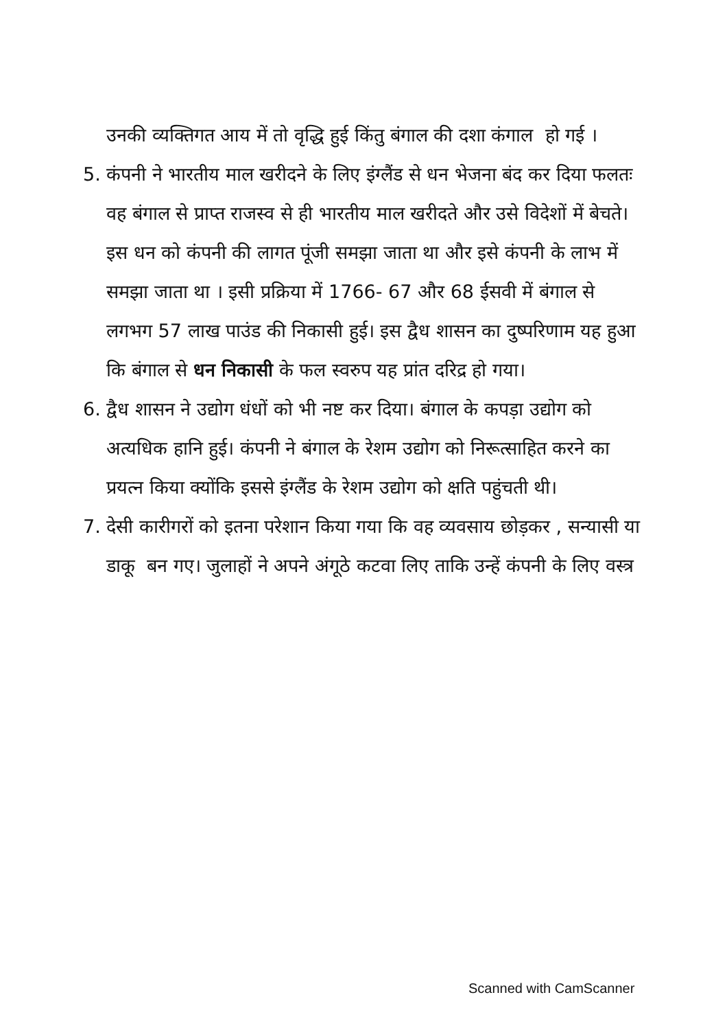उनकी व्यक्तिगत आय में तो वृद्धि हुई किंतु बंगाल की दशा कंगाल हो गई ।
5. कंपनी ने भारतीय माल खरीदने के लिए इंग्लैंड से धन भेजना बंद कर दिया फलतः वह बंगाल से प्राप्त राजस्व से ही भारतीय माल खरीदते और उसे विदेशों में बेचते। इस धन को कंपनी की लागत पूंजी समझा जाता था और इसे कंपनी के लाभ में समझा जाता था । इसी प्रक्रिया में 1766- 67 और 68 ईसवी में बंगाल से लगभग 57 लाख पाउंड की निकासी हुई। इस द्वैध शासन का दुष्परिणाम यह हुआ कि बंगाल से धन निकासी के फल स्वरुप यह प्रांत दरिद्र हो गया।
6. द्वैध शासन ने उद्योग धंधों को भी नष्ट कर दिया। बंगाल के कपड़ा उद्योग को अत्यधिक हानि हुई। कंपनी ने बंगाल के रेशम उद्योग को निरूत्साहित करने का प्रयत्न किया क्योंकि इससे इंग्लैंड के रेशम उद्योग को क्षति पहुंचती थी।
7. देसी कारीगरों को इतना परेशान किया गया कि वह व्यवसाय छोड़कर , सन्यासी या डाकू बन गए। जुलाहों ने अपने अंगूठे कटवा लिए ताकि उन्हें कंपनी के लिए वस्त्र
Scanned with CamScanner